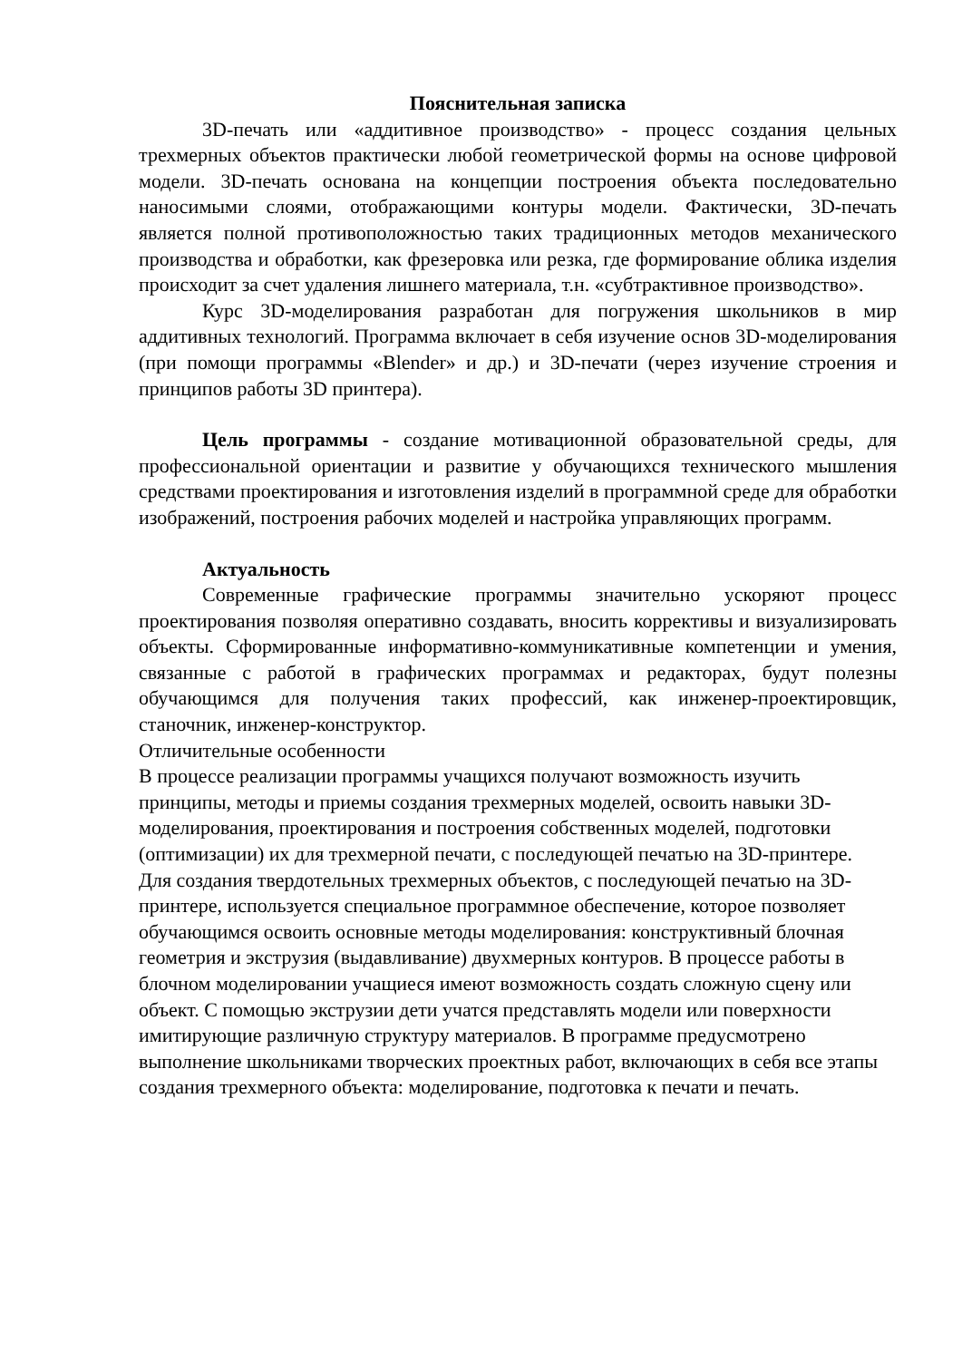Пояснительная записка
3D-печать или «аддитивное производство» - процесс создания цельных трехмерных объектов практически любой геометрической формы на основе цифровой модели. 3D-печать основана на концепции построения объекта последовательно наносимыми слоями, отображающими контуры модели. Фактически, 3D-печать является полной противоположностью таких традиционных методов механического производства и обработки, как фрезеровка или резка, где формирование облика изделия происходит за счет удаления лишнего материала, т.н. «субтрактивное производство».
Курс 3D-моделирования разработан для погружения школьников в мир аддитивных технологий. Программа включает в себя изучение основ 3D-моделирования (при помощи программы «Blender» и др.) и 3D-печати (через изучение строения и принципов работы 3D принтера).
Цель программы - создание мотивационной образовательной среды, для профессиональной ориентации и развитие у обучающихся технического мышления средствами проектирования и изготовления изделий в программной среде для обработки изображений, построения рабочих моделей и настройка управляющих программ.
Актуальность
Современные графические программы значительно ускоряют процесс проектирования позволяя оперативно создавать, вносить коррективы и визуализировать объекты. Сформированные информативно-коммуникативные компетенции и умения, связанные с работой в графических программах и редакторах, будут полезны обучающимся для получения таких профессий, как инженер-проектировщик, станочник, инженер-конструктор.
Отличительные особенности
В процессе реализации программы учащихся получают возможность изучить принципы, методы и приемы создания трехмерных моделей, освоить навыки 3D-моделирования, проектирования и построения собственных моделей, подготовки (оптимизации) их для трехмерной печати, с последующей печатью на 3D-принтере.
Для создания твердотельных трехмерных объектов, с последующей печатью на 3D- принтере, используется специальное программное обеспечение, которое позволяет обучающимся освоить основные методы моделирования: конструктивный блочная геометрия и экструзия (выдавливание) двухмерных контуров. В процессе работы в блочном моделировании учащиеся имеют возможность создать сложную сцену или объект. С помощью экструзии дети учатся представлять модели или поверхности имитирующие различную структуру материалов. В программе предусмотрено выполнение школьниками творческих проектных работ, включающих в себя все этапы создания трехмерного объекта: моделирование, подготовка к печати и печать.